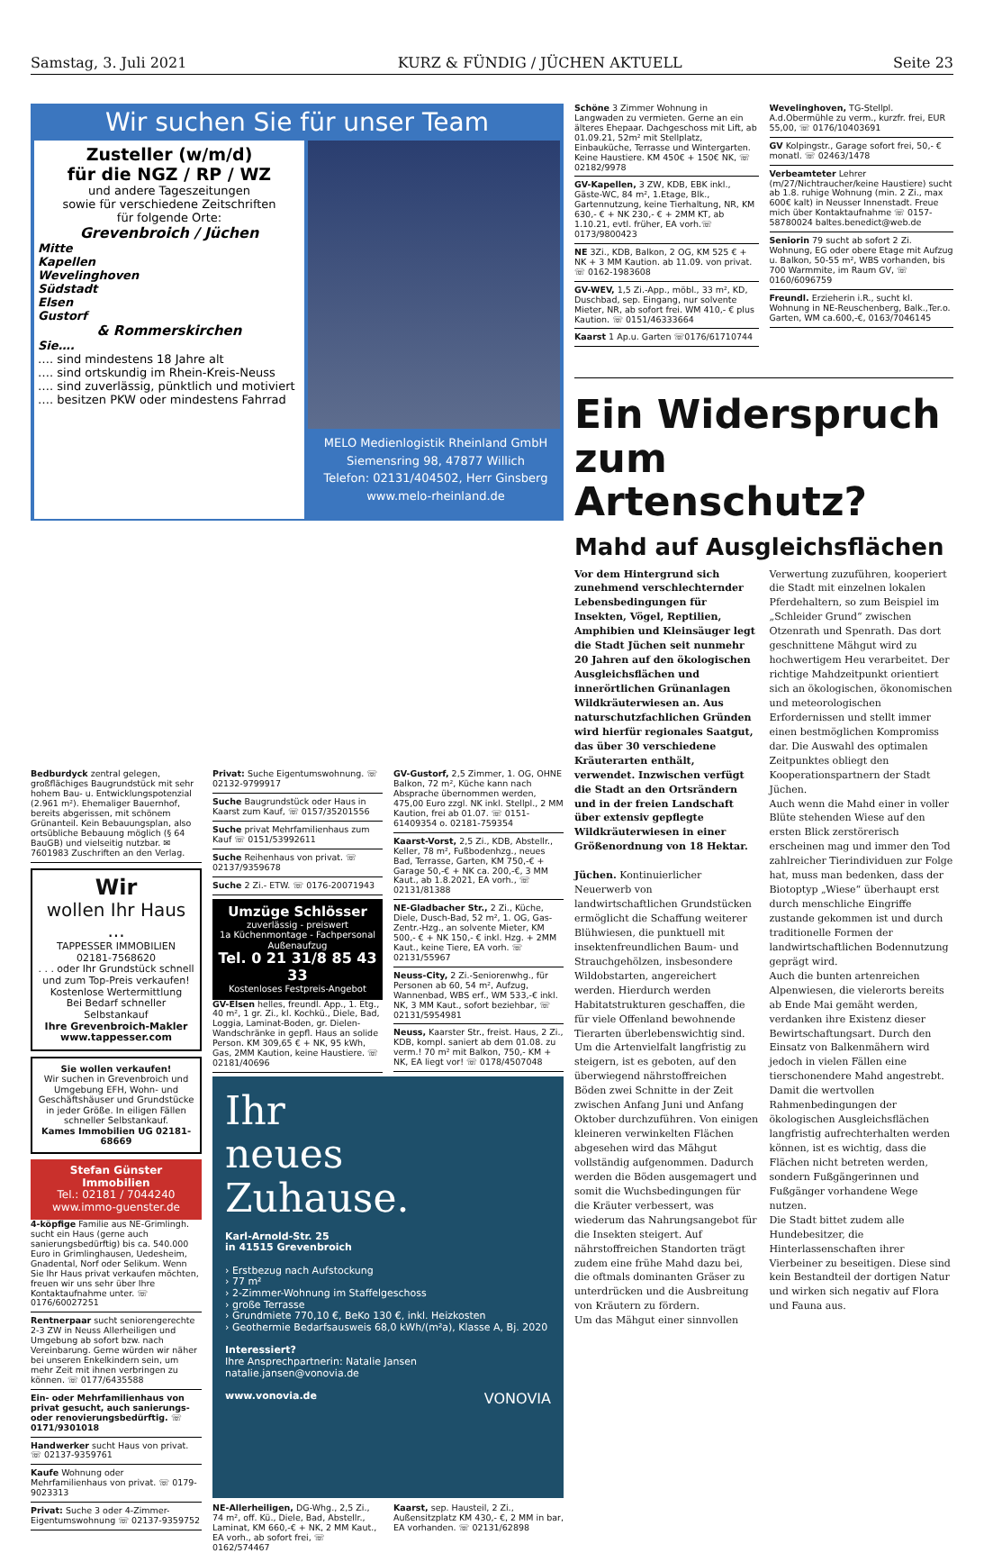Samstag, 3. Juli 2021 KURZ & FÜNDIG / JÜCHEN AKTUELL Seite 23
Wir suchen Sie für unser Team
Zusteller (w/m/d)
für die NGZ / RP / WZ
und andere Tageszeitungen
sowie für verschiedene Zeitschriften
für folgende Orte:
Grevenbroich / Jüchen
Mitte
Kapellen
Wevelinghoven
Südstadt
Elsen
Gustorf
& Rommerskirchen
Sie….
…. sind mindestens 18 Jahre alt
…. sind ortskundig im Rhein-Kreis-Neuss
…. sind zuverlässig, pünktlich und motiviert
…. besitzen PKW oder mindestens Fahrrad
MELO Medienlogistik Rheinland GmbH
Siemensring 98, 47877 Willich
Telefon: 02131/404502, Herr Ginsberg
www.melo-rheinland.de
Schöne 3 Zimmer Wohnung in Langwaden zu vermieten. Gerne an ein älteres Ehepaar. Dachgeschoss mit Lift, ab 01.09.21, 52m² mit Stellplatz, Einbauküche, Terrasse und Wintergarten. Keine Haustiere. KM 450€ + 150€ NK, ☏ 02182/9978
GV-Kapellen, 3 ZW, KDB, EBK inkl., Gäste-WC, 84 m², 1.Etage, Blk., Gartennutzung, keine Tierhaltung, NR, KM 630,- € + NK 230,- € + 2MM KT, ab 1.10.21, evtl. früher, EA vorh.☏ 0173/9800423
NE 3Zi., KDB, Balkon, 2 OG, KM 525 € + NK + 3 MM Kaution. ab 11.09. von privat. ☏ 0162-1983608
GV-WEV, 1,5 Zi.-App., möbl., 33 m², KD, Duschbad, sep. Eingang, nur solvente Mieter, NR, ab sofort frei. WM 410,- € plus Kaution. ☏ 0151/46333664
Kaarst 1 Ap.u. Garten ☏0176/61710744
Wevelinghoven, TG-Stellpl. A.d.Obermühle zu verm., kurzfr. frei, EUR 55,00, ☏ 0176/10403691
GV Kolpingstr., Garage sofort frei, 50,- € monatl. ☏ 02463/1478
Verbeamteter Lehrer (m/27/Nichtraucher/keine Haustiere) sucht ab 1.8. ruhige Wohnung (min. 2 Zi., max 600€ kalt) in Neusser Innenstadt. Freue mich über Kontaktaufnahme ☏ 0157-58780024 baltes.benedict@web.de
Seniorin 79 sucht ab sofort 2 Zi. Wohnung, EG oder obere Etage mit Aufzug u. Balkon, 50-55 m², WBS vorhanden, bis 700 Warmmite, im Raum GV, ☏ 0160/6096759
Freundl. Erzieherin i.R., sucht kl. Wohnung in NE-Reuschenberg, Balk.,Ter.o. Garten, WM ca.600,-€, 0163/7046145
Ein Widerspruch zum Artenschutz?
Mahd auf Ausgleichsflächen
Vor dem Hintergrund sich zunehmend verschlechternder Lebensbedingungen für Insekten, Vögel, Reptilien, Amphibien und Kleinsäuger legt die Stadt Jüchen seit nunmehr 20 Jahren auf den ökologischen Ausgleichsflächen und innerörtlichen Grünanlagen Wildkräuterwiesen an. Aus naturschutzfachlichen Gründen wird hierfür regionales Saatgut, das über 30 verschiedene Kräuterarten enthält, verwendet. Inzwischen verfügt die Stadt an den Ortsrändern und in der freien Landschaft über extensiv gepflegte Wildkräuterwiesen in einer Größenordnung von 18 Hektar.
Jüchen. Kontinuierlicher Neuerwerb von landwirtschaftlichen Grundstücken ermöglicht die Schaffung weiterer Blühwiesen, die punktuell mit insektenfreundlichen Baum- und Strauchgehölzen, insbesondere Wildobstarten, angereichert werden. Hierdurch werden Habitatstrukturen geschaffen, die für viele Offenland bewohnende Tierarten überlebenswichtig sind.
Um die Artenvielfalt langfristig zu steigern, ist es geboten, auf den überwiegend nährstoffreichen Böden zwei Schnitte in der Zeit zwischen Anfang Juni und Anfang Oktober durchzuführen. Von einigen kleineren verwinkelten Flächen abgesehen wird das Mähgut vollständig aufgenommen. Dadurch werden die Böden ausgemagert und somit die Wuchsbedingungen für die Kräuter verbessert, was wiederum das Nahrungsangebot für die Insekten steigert. Auf nährstoffreichen Standorten trägt zudem eine frühe Mahd dazu bei, die oftmals dominanten Gräser zu unterdrücken und die Ausbreitung von Kräutern zu fördern.
Um das Mähgut einer sinnvollen Verwertung zuzuführen, kooperiert die Stadt mit einzelnen lokalen Pferdehaltern, so zum Beispiel im „Schleider Grund“ zwischen Otzenrath und Spenrath. Das dort geschnittene Mähgut wird zu hochwertigem Heu verarbeitet. Der richtige Mahdzeitpunkt orientiert sich an ökologischen, ökonomischen und meteorologischen Erfordernissen und stellt immer einen bestmöglichen Kompromiss dar. Die Auswahl des optimalen Zeitpunktes obliegt den Kooperationspartnern der Stadt Jüchen.
Auch wenn die Mahd einer in voller Blüte stehenden Wiese auf den ersten Blick zerstörerisch erscheinen mag und immer den Tod zahlreicher Tierindividuen zur Folge hat, muss man bedenken, dass der Biotoptyp „Wiese“ überhaupt erst durch menschliche Eingriffe zustande gekommen ist und durch traditionelle Formen der landwirtschaftlichen Bodennutzung geprägt wird.
Auch die bunten artenreichen Alpenwiesen, die vielerorts bereits ab Ende Mai gemäht werden, verdanken ihre Existenz dieser Bewirtschaftungsart. Durch den Einsatz von Balkenmähern wird jedoch in vielen Fällen eine tierschonendere Mahd angestrebt. Damit die wertvollen Rahmenbedingungen der ökologischen Ausgleichsflächen langfristig aufrechterhalten werden können, ist es wichtig, dass die Flächen nicht betreten werden, sondern Fußgängerinnen und Fußgänger vorhandene Wege nutzen.
Die Stadt bittet zudem alle Hundebesitzer, die Hinterlassenschaften ihrer Vierbeiner zu beseitigen. Diese sind kein Bestandteil der dortigen Natur und wirken sich negativ auf Flora und Fauna aus.
Bedburdyck zentral gelegen, großflächiges Baugrundstück mit sehr hohem Bau- u. Entwicklungspotenzial (2.961 m²). Ehemaliger Bauernhof, bereits abgerissen, mit schönem Grünanteil. Kein Bebauungsplan, also ortsübliche Bebauung möglich (§ 64 BauGB) und vielseitig nutzbar. ✉ 7601983 Zuschriften an den Verlag.
Wir
wollen Ihr Haus ...
TAPPESSER IMMOBILIEN 02181-7568620
. . . oder Ihr Grundstück schnell und zum Top-Preis verkaufen!
Kostenlose Wertermittlung
Bei Bedarf schneller Selbstankauf
Ihre Grevenbroich-Makler
www.tappesser.com
Sie wollen verkaufen!
Wir suchen in Grevenbroich und Umgebung EFH, Wohn- und Geschäftshäuser und Grundstücke in jeder Größe. In eiligen Fällen schneller Selbstankauf.
Kames Immobilien UG 02181-68669
Stefan Günster Immobilien
Tel.: 02181 / 7044240
www.immo-guenster.de
4-köpfige Familie aus NE-Grimlingh. sucht ein Haus (gerne auch sanierungsbedürftig) bis ca. 540.000 Euro in Grimlinghausen, Uedesheim, Gnadental, Norf oder Selikum. Wenn Sie Ihr Haus privat verkaufen möchten, freuen wir uns sehr über Ihre Kontaktaufnahme unter. ☏ 0176/60027251
Rentnerpaar sucht seniorengerechte 2-3 ZW in Neuss Allerheiligen und Umgebung ab sofort bzw. nach Vereinbarung. Gerne würden wir näher bei unseren Enkelkindern sein, um mehr Zeit mit ihnen verbringen zu können. ☏ 0177/6435588
Ein- oder Mehrfamilienhaus von privat gesucht, auch sanierungs- oder renovierungsbedürftig. ☏ 0171/9301018
Handwerker sucht Haus von privat. ☏ 02137-9359761
Kaufe Wohnung oder Mehrfamilienhaus von privat. ☏ 0179-9023313
Privat: Suche 3 oder 4-Zimmer-Eigentumswohnung ☏ 02137-9359752
Privat: Suche Eigentumswohnung. ☏ 02132-9799917
Suche Baugrundstück oder Haus in Kaarst zum Kauf, ☏ 0157/35201556
Suche privat Mehrfamilienhaus zum Kauf ☏ 0151/53992611
Suche Reihenhaus von privat. ☏ 02137/9359678
Suche 2 Zi.- ETW. ☏ 0176-20071943
Umzüge Schlösser
zuverlässig - preiswert
1a Küchenmontage - Fachpersonal
Außenaufzug
Tel. 0 21 31/8 85 43 33
Kostenloses Festpreis-Angebot
GV-Elsen helles, freundl. App., 1. Etg., 40 m², 1 gr. Zi., kl. Kochkü., Diele, Bad, Loggia, Laminat-Boden, gr. Dielen-Wandschränke in gepfl. Haus an solide Person. KM 309,65 € + NK, 95 kWh, Gas, 2MM Kaution, keine Haustiere. ☏ 02181/40696
GV-Gustorf, 2,5 Zimmer, 1. OG, OHNE Balkon, 72 m², Küche kann nach Absprache übernommen werden, 475,00 Euro zzgl. NK inkl. Stellpl., 2 MM Kaution, frei ab 01.07. ☏ 0151-61409354 o. 02181-759354
Kaarst-Vorst, 2,5 Zi., KDB, Abstellr., Keller, 78 m², Fußbodenhzg., neues Bad, Terrasse, Garten, KM 750,-€ + Garage 50,-€ + NK ca. 200,-€, 3 MM Kaut., ab 1.8.2021, EA vorh., ☏ 02131/81388
NE-Gladbacher Str., 2 Zi., Küche, Diele, Dusch-Bad, 52 m², 1. OG, Gas-Zentr.-Hzg., an solvente Mieter, KM 500,- € + NK 150,- € inkl. Hzg. + 2MM Kaut., keine Tiere, EA vorh. ☏ 02131/55967
Neuss-City, 2 Zi.-Seniorenwhg., für Personen ab 60, 54 m², Aufzug, Wannenbad, WBS erf., WM 533,-€ inkl. NK, 3 MM Kaut., sofort beziehbar, ☏ 02131/5954981
Neuss, Kaarster Str., freist. Haus, 2 Zi., KDB, kompl. saniert ab dem 01.08. zu verm.! 70 m² mit Balkon, 750,- KM + NK, EA liegt vor! ☏ 0178/4507048
Ihr
neues
Zuhause.
Karl-Arnold-Str. 25
in 41515 Grevenbroich
› Erstbezug nach Aufstockung
› 77 m²
› 2-Zimmer-Wohnung im Staffelgeschoss
› große Terrasse
› Grundmiete 770,10 €, BeKo 130 €, inkl. Heizkosten
› Geothermie Bedarfsausweis 68,0 kWh/(m²a), Klasse A, Bj. 2020
Interessiert?
Ihre Ansprechpartnerin: Natalie Jansen
natalie.jansen@vonovia.de
www.vonovia.de VONOVIA
NE-Allerheiligen, DG-Whg., 2,5 Zi., 74 m², off. Kü., Diele, Bad, Abstellr., Laminat, KM 660,-€ + NK, 2 MM Kaut., EA vorh., ab sofort frei, ☏ 0162/574467
Kaarst, sep. Hausteil, 2 Zi., Außensitzplatz KM 430,- €, 2 MM in bar, EA vorhanden. ☏ 02131/62898